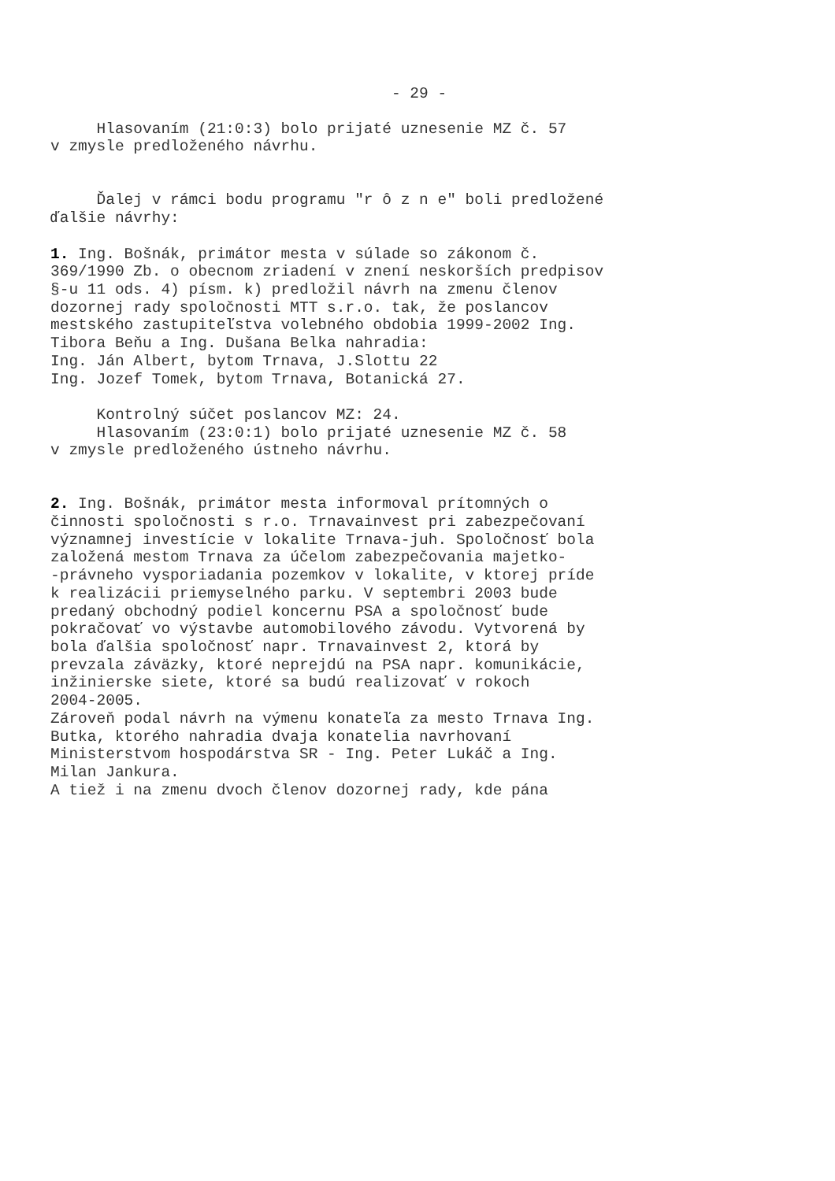- 29 -
Hlasovaním (21:0:3) bolo prijaté uznesenie MZ č. 57 v zmysle predloženého návrhu.
Ďalej v rámci bodu programu "r ô z n e" boli predložené ďalšie návrhy:
1. Ing. Bošnák, primátor mesta v súlade so zákonom č. 369/1990 Zb. o obecnom zriadení v znení neskorších predpisov §-u 11 ods. 4) písm. k) predložil návrh na zmenu členov dozornej rady spoločnosti MTT s.r.o. tak, že poslancov mestského zastupiteľstva volebného obdobia 1999-2002 Ing. Tibora Beňu a Ing. Dušana Belka nahradia: Ing. Ján Albert, bytom Trnava, J.Slottu 22 Ing. Jozef Tomek, bytom Trnava, Botanická 27.
Kontrolný súčet poslancov MZ: 24. Hlasovaním (23:0:1) bolo prijaté uznesenie MZ č. 58 v zmysle predloženého ústneho návrhu.
2. Ing. Bošnák, primátor mesta informoval prítomných o činnosti spoločnosti s r.o. Trnavainvest pri zabezpečovaní významnej investície v lokalite Trnava-juh. Spoločnosť bola založená mestom Trnava za účelom zabezpečovania majetko- -právneho vysporiadania pozemkov v lokalite, v ktorej príde k realizácii priemyselného parku. V septembri 2003 bude predaný obchodný podiel koncernu PSA a spoločnosť bude pokračovať vo výstavbe automobilového závodu. Vytvorená by bola ďalšia spoločnosť napr. Trnavainvest 2, ktorá by prevzala záväzky, ktoré neprejdú na PSA napr. komunikácie, inžinierske siete, ktoré sa budú realizovať v rokoch 2004-2005. Zároveň podal návrh na výmenu konateľa za mesto Trnava Ing. Butka, ktorého nahradia dvaja konatelia navrhovaní Ministerstvom hospodárstva SR - Ing. Peter Lukáč a Ing. Milan Jankura. A tiež i na zmenu dvoch členov dozornej rady, kde pána